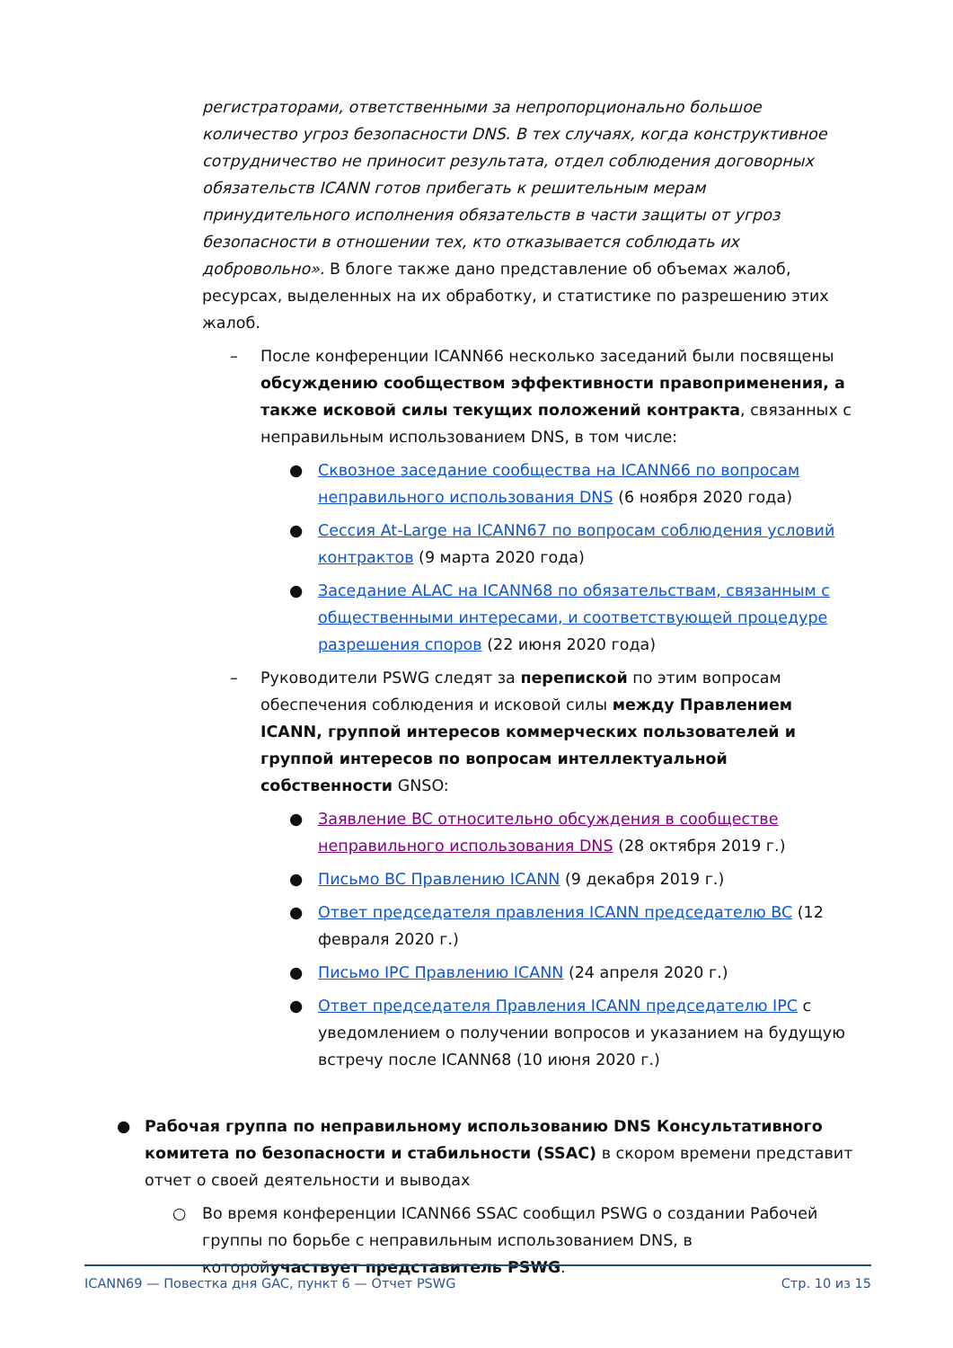регистраторами, ответственными за непропорционально большое количество угроз безопасности DNS. В тех случаях, когда конструктивное сотрудничество не приносит результата, отдел соблюдения договорных обязательств ICANN готов прибегать к решительным мерам принудительного исполнения обязательств в части защиты от угроз безопасности в отношении тех, кто отказывается соблюдать их добровольно». В блоге также дано представление об объемах жалоб, ресурсах, выделенных на их обработку, и статистике по разрешению этих жалоб.
– После конференции ICANN66 несколько заседаний были посвящены обсуждению сообществом эффективности правоприменения, а также исковой силы текущих положений контракта, связанных с неправильным использованием DNS, в том числе:
● Сквозное заседание сообщества на ICANN66 по вопросам неправильного использования DNS (6 ноября 2020 года)
● Сессия At-Large на ICANN67 по вопросам соблюдения условий контрактов (9 марта 2020 года)
● Заседание ALAC на ICANN68 по обязательствам, связанным с общественными интересами, и соответствующей процедуре разрешения споров (22 июня 2020 года)
– Руководители PSWG следят за перепиской по этим вопросам обеспечения соблюдения и исковой силы между Правлением ICANN, группой интересов коммерческих пользователей и группой интересов по вопросам интеллектуальной собственности GNSO:
● Заявление BC относительно обсуждения в сообществе неправильного использования DNS (28 октября 2019 г.)
● Письмо BC Правлению ICANN (9 декабря 2019 г.)
● Ответ председателя правления ICANN председателю BC (12 февраля 2020 г.)
● Письмо IPC Правлению ICANN (24 апреля 2020 г.)
● Ответ председателя Правления ICANN председателю IPC с уведомлением о получении вопросов и указанием на будущую встречу после ICANN68 (10 июня 2020 г.)
● Рабочая группа по неправильному использованию DNS Консультативного комитета по безопасности и стабильности (SSAC) в скором времени представит отчет о своей деятельности и выводах
○ Во время конференции ICANN66 SSAC сообщил PSWG о создании Рабочей группы по борьбе с неправильным использованием DNS, в которойучаствует представитель PSWG.
ICANN69 — Повестка дня GAC, пункт 6 — Отчет PSWG Стр. 10 из 15